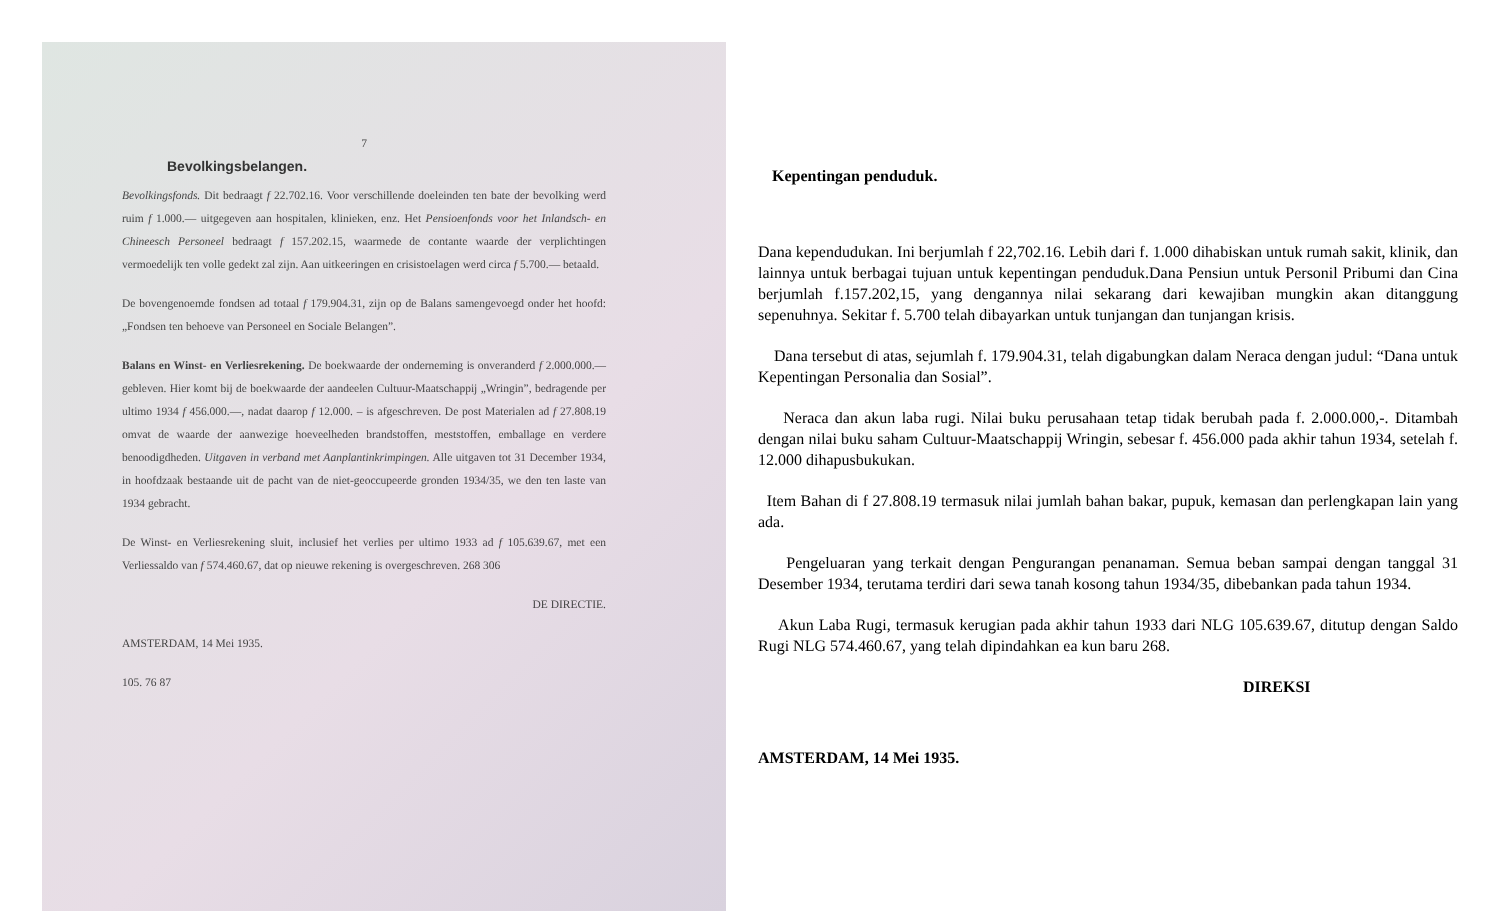7
Bevolkingsbelangen.
Bevolkingsfonds. Dit bedraagt f 22.702.16. Voor verschillende doeleinden ten bate der bevolking werd ruim f 1.000.— uitgegeven aan hospitalen, klinieken, enz. Het Pensioenfonds voor het Inlandsch- en Chineesch Personeel bedraagt f 157.202.15, waarmede de contante waarde der verplichtingen vermoedelijk ten volle gedekt zal zijn. Aan uitkeeringen en crisistoelagen werd circa f 5.700.— betaald.
De bovengenoemde fondsen ad totaal f 179.904.31, zijn op de Balans samengevoegd onder het hoofd: „Fondsen ten behoeve van Personeel en Sociale Belangen”.
Balans en Winst- en Verliesrekening. De boekwaarde der onderneming is onveranderd f 2.000.000.— gebleven. Hier komt bij de boekwaarde der aandeelen Cultuur-Maatschappij „Wringin”, bedragende per ultimo 1934 f 456.000.—, nadat daarop f 12.000. – is afgeschreven. De post Materialen ad f 27.808.19 omvat de waarde der aanwezige hoeveelheden brandstoffen, meststoffen, emballage en verdere benoodigdheden. Uitgaven in verband met Aanplantinkrimpingen. Alle uitgaven tot 31 December 1934, in hoofdzaak bestaande uit de pacht van de niet-geoccupeerde gronden 1934/35, we den ten laste van 1934 gebracht.
De Winst- en Verliesrekening sluit, inclusief het verlies per ultimo 1933 ad f 105.639.67, met een Verliessaldo van f 574.460.67, dat op nieuwe rekening is overgeschreven. 268 306
DE DIRECTIE.
AMSTERDAM, 14 Mei 1935.
105. 76 87
Kepentingan penduduk.
Dana kependudukan. Ini berjumlah f 22,702.16. Lebih dari f. 1.000 dihabiskan untuk rumah sakit, klinik, dan lainnya untuk berbagai tujuan untuk kepentingan penduduk.Dana Pensiun untuk Personil Pribumi dan Cina berjumlah f.157.202,15, yang dengannya nilai sekarang dari kewajiban mungkin akan ditanggung sepenuhnya. Sekitar f. 5.700 telah dibayarkan untuk tunjangan dan tunjangan krisis.
Dana tersebut di atas, sejumlah f. 179.904.31, telah digabungkan dalam Neraca dengan judul: “Dana untuk Kepentingan Personalia dan Sosial”.
Neraca dan akun laba rugi. Nilai buku perusahaan tetap tidak berubah pada f. 2.000.000,-. Ditambah dengan nilai buku saham Cultuur-Maatschappij Wringin, sebesar f. 456.000 pada akhir tahun 1934, setelah f. 12.000 dihapusbukukan.
Item Bahan di f 27.808.19 termasuk nilai jumlah bahan bakar, pupuk, kemasan dan perlengkapan lain yang ada.
Pengeluaran yang terkait dengan Pengurangan penanaman. Semua beban sampai dengan tanggal 31 Desember 1934, terutama terdiri dari sewa tanah kosong tahun 1934/35, dibebankan pada tahun 1934.
Akun Laba Rugi, termasuk kerugian pada akhir tahun 1933 dari NLG 105.639.67, ditutup dengan Saldo Rugi NLG 574.460.67, yang telah dipindahkan ea kun baru 268.
DIREKSI
AMSTERDAM, 14 Mei 1935.